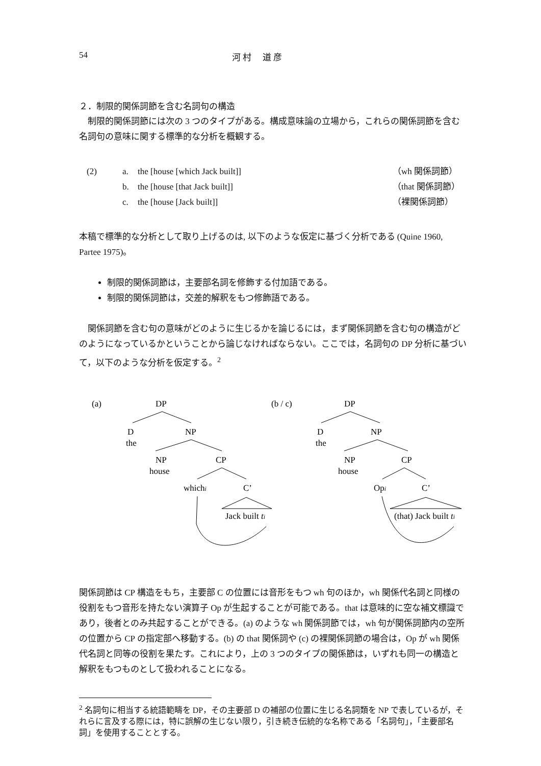54 河 村　 道 彦
２．制限的関係詞節を含む名詞句の構造
　制限的関係詞節には次の 3 つのタイプがある。構成意味論の立場から，これらの関係詞節を含む名詞句の意味に関する標準的な分析を概観する。
(2) a. the [house [which Jack built]] （wh 関係詞節） b. the [house [that Jack built]] （that 関係詞節） c. the [house [Jack built]] （裸関係詞節）
本稿で標準的な分析として取り上げるのは, 以下のような仮定に基づく分析である (Quine 1960, Partee 1975)。
制限的関係詞節は，主要部名詞を修飾する付加語である。
制限的関係詞節は，交差的解釈をもつ修飾語である。
　関係詞節を含む句の意味がどのように生じるかを論じるには，まず関係詞節を含む句の構造がどのようになっているかということから論じなければならない。ここでは，名詞句の DP 分析に基づいて，以下のような分析を仮定する。<sup>2</sup>
(a)
DP
D
the
NP
NP
house
CP
whichi
C’
Jack built ti
(b / c)
DP
D
the
NP
NP
house
CP
Opi
C’
(that) Jack built ti
関係詞節は CP 構造をもち，主要部 C の位置には音形をもつ wh 句のほか，wh 関係代名詞と同様の役割をもつ音形を持たない演算子 Op が生起することが可能である。that は意味的に空な補文標識であり，後者とのみ共起することができる。(a) のような wh 関係詞節では，wh 句が関係詞節内の空所の位置から CP の指定部へ移動する。(b) の that 関係詞や (c) の裸関係詞節の場合は，Op が wh 関係代名詞と同等の役割を果たす。これにより，上の 3 つのタイプの関係節は，いずれも同一の構造と解釈をもつものとして扱われることになる。
<sup>2</sup> 名詞句に相当する統語範疇を DP，その主要部 D の補部の位置に生じる名詞類を NP で表しているが，それらに言及する際には，特に誤解の生じない限り，引き続き伝統的な名称である「名詞句」，「主要部名詞」を使用することとする。